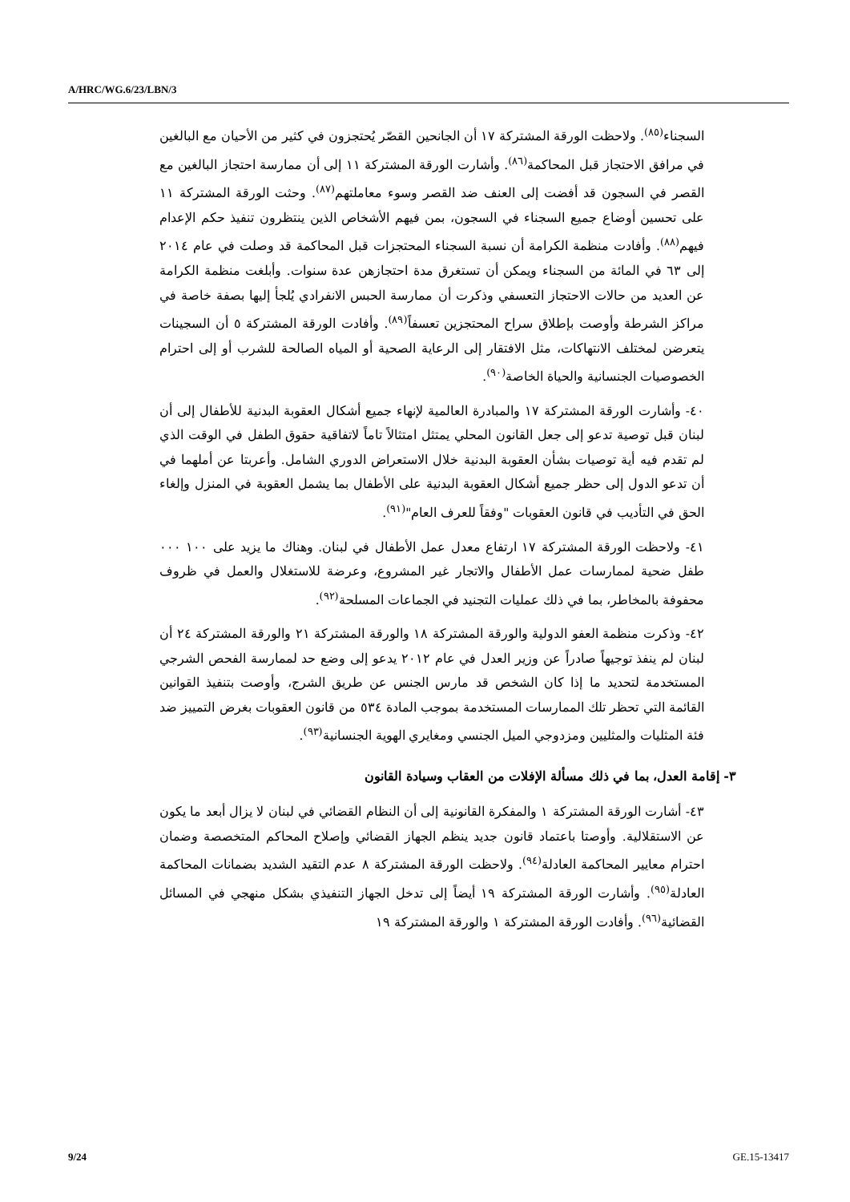A/HRC/WG.6/23/LBN/3
السجناء<sup>(٨٥)</sup>. ولاحظت الورقة المشتركة ١٧ أن الجانحين القصّر يُحتجزون في كثير من الأحيان مع البالغين في مرافق الاحتجاز قبل المحاكمة<sup>(٨٦)</sup>. وأشارت الورقة المشتركة ١١ إلى أن ممارسة احتجاز البالغين مع القصر في السجون قد أفضت إلى العنف ضد القصر وسوء معاملتهم<sup>(٨٧)</sup>. وحثت الورقة المشتركة ١١ على تحسين أوضاع جميع السجناء في السجون، بمن فيهم الأشخاص الذين ينتظرون تنفيذ حكم الإعدام فيهم<sup>(٨٨)</sup>. وأفادت منظمة الكرامة أن نسبة السجناء المحتجزات قبل المحاكمة قد وصلت في عام ٢٠١٤ إلى ٦٣ في المائة من السجناء ويمكن أن تستغرق مدة احتجازهن عدة سنوات. وأبلغت منظمة الكرامة عن العديد من حالات الاحتجاز التعسفي وذكرت أن ممارسة الحبس الانفرادي يُلجأ إليها بصفة خاصة في مراكز الشرطة وأوصت بإطلاق سراح المحتجزين تعسفاً<sup>(٨٩)</sup>. وأفادت الورقة المشتركة ٥ أن السجينات يتعرضن لمختلف الانتهاكات، مثل الافتقار إلى الرعاية الصحية أو المياه الصالحة للشرب أو إلى احترام الخصوصيات الجنسانية والحياة الخاصة<sup>(٩٠)</sup>.
٤٠- وأشارت الورقة المشتركة ١٧ والمبادرة العالمية لإنهاء جميع أشكال العقوبة البدنية للأطفال إلى أن لبنان قبل توصية تدعو إلى جعل القانون المحلي يمتثل امتثالاً تاماً لاتفاقية حقوق الطفل في الوقت الذي لم تقدم فيه أية توصيات بشأن العقوبة البدنية خلال الاستعراض الدوري الشامل. وأعربتا عن أملهما في أن تدعو الدول إلى حظر جميع أشكال العقوبة البدنية على الأطفال بما يشمل العقوبة في المنزل وإلغاء الحق في التأديب في قانون العقوبات "وفقاً للعرف العام"<sup>(٩١)</sup>.
٤١- ولاحظت الورقة المشتركة ١٧ ارتفاع معدل عمل الأطفال في لبنان. وهناك ما يزيد على ١٠٠ ٠٠٠ طفل ضحية لممارسات عمل الأطفال والاتجار غير المشروع، وعرضة للاستغلال والعمل في ظروف محفوفة بالمخاطر، بما في ذلك عمليات التجنيد في الجماعات المسلحة<sup>(٩٢)</sup>.
٤٢- وذكرت منظمة العفو الدولية والورقة المشتركة ١٨ والورقة المشتركة ٢١ والورقة المشتركة ٢٤ أن لبنان لم ينفذ توجيهاً صادراً عن وزير العدل في عام ٢٠١٢ يدعو إلى وضع حد لممارسة الفحص الشرجي المستخدمة لتحديد ما إذا كان الشخص قد مارس الجنس عن طريق الشرج، وأوصت بتنفيذ القوانين القائمة التي تحظر تلك الممارسات المستخدمة بموجب المادة ٥٣٤ من قانون العقوبات بغرض التمييز ضد فئة المثليات والمثليين ومزدوجي الميل الجنسي ومغايري الهوية الجنسانية<sup>(٩٣)</sup>.
٣- إقامة العدل، بما في ذلك مسألة الإفلات من العقاب وسيادة القانون
٤٣- أشارت الورقة المشتركة ١ والمفكرة القانونية إلى أن النظام القضائي في لبنان لا يزال أبعد ما يكون عن الاستقلالية. وأوصتا باعتماد قانون جديد ينظم الجهاز القضائي وإصلاح المحاكم المتخصصة وضمان احترام معايير المحاكمة العادلة<sup>(٩٤)</sup>. ولاحظت الورقة المشتركة ٨ عدم التقيد الشديد بضمانات المحاكمة العادلة<sup>(٩٥)</sup>. وأشارت الورقة المشتركة ١٩ أيضاً إلى تدخل الجهاز التنفيذي بشكل منهجي في المسائل القضائية<sup>(٩٦)</sup>. وأفادت الورقة المشتركة ١ والورقة المشتركة ١٩
9/24 GE.15-13417